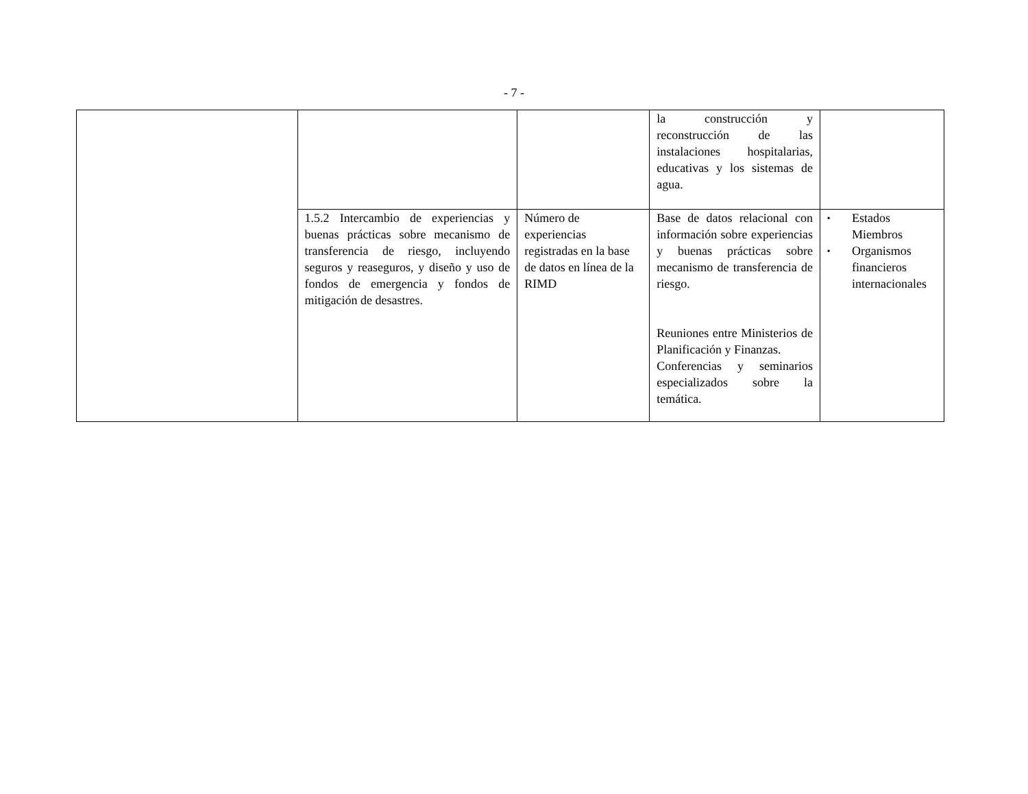- 7 -
| | | | la construcción y reconstrucción de las instalaciones hospitalarias, educativas y los sistemas de agua. | |
| | 1.5.2 Intercambio de experiencias y buenas prácticas sobre mecanismo de transferencia de riesgo, incluyendo seguros y reaseguros, y diseño y uso de fondos de emergencia y fondos de mitigación de desastres. | Número de experiencias registradas en la base de datos en línea de la RIMD | Base de datos relacional con información sobre experiencias y buenas prácticas sobre mecanismo de transferencia de riesgo. Reuniones entre Ministerios de Planificación y Finanzas. Conferencias y seminarios especializados sobre la temática. | ▪ Estados Miembros ▪ Organismos financieros internacionales |